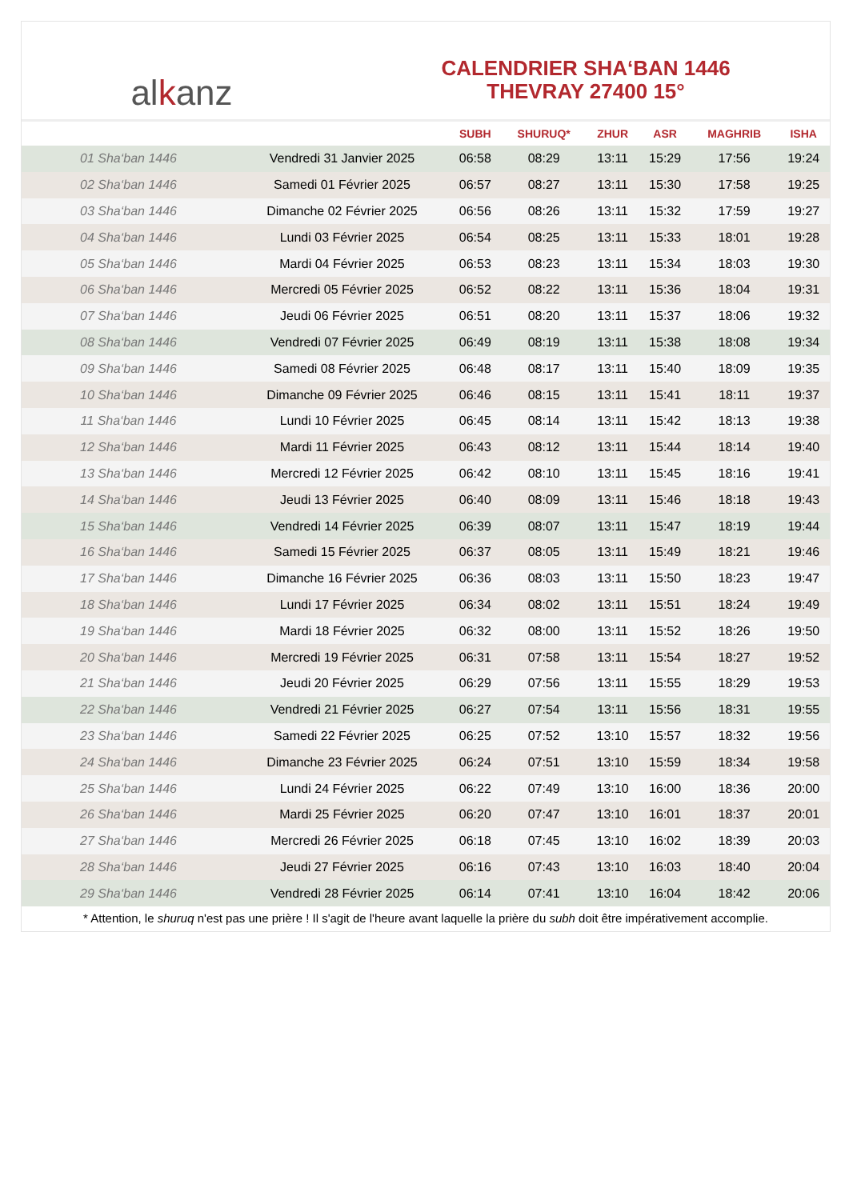alkanz
CALENDRIER SHA‘BAN 1446
THEVRAY 27400 15°
| | | SUBH | SHURUQ* | ZHUR | ASR | MAGHRIB | ISHA |
| --- | --- | --- | --- | --- | --- | --- | --- |
| 01 Sha‘ban 1446 | Vendredi 31 Janvier 2025 | 06:58 | 08:29 | 13:11 | 15:29 | 17:56 | 19:24 |
| 02 Sha‘ban 1446 | Samedi 01 Février 2025 | 06:57 | 08:27 | 13:11 | 15:30 | 17:58 | 19:25 |
| 03 Sha‘ban 1446 | Dimanche 02 Février 2025 | 06:56 | 08:26 | 13:11 | 15:32 | 17:59 | 19:27 |
| 04 Sha‘ban 1446 | Lundi 03 Février 2025 | 06:54 | 08:25 | 13:11 | 15:33 | 18:01 | 19:28 |
| 05 Sha‘ban 1446 | Mardi 04 Février 2025 | 06:53 | 08:23 | 13:11 | 15:34 | 18:03 | 19:30 |
| 06 Sha‘ban 1446 | Mercredi 05 Février 2025 | 06:52 | 08:22 | 13:11 | 15:36 | 18:04 | 19:31 |
| 07 Sha‘ban 1446 | Jeudi 06 Février 2025 | 06:51 | 08:20 | 13:11 | 15:37 | 18:06 | 19:32 |
| 08 Sha‘ban 1446 | Vendredi 07 Février 2025 | 06:49 | 08:19 | 13:11 | 15:38 | 18:08 | 19:34 |
| 09 Sha‘ban 1446 | Samedi 08 Février 2025 | 06:48 | 08:17 | 13:11 | 15:40 | 18:09 | 19:35 |
| 10 Sha‘ban 1446 | Dimanche 09 Février 2025 | 06:46 | 08:15 | 13:11 | 15:41 | 18:11 | 19:37 |
| 11 Sha‘ban 1446 | Lundi 10 Février 2025 | 06:45 | 08:14 | 13:11 | 15:42 | 18:13 | 19:38 |
| 12 Sha‘ban 1446 | Mardi 11 Février 2025 | 06:43 | 08:12 | 13:11 | 15:44 | 18:14 | 19:40 |
| 13 Sha‘ban 1446 | Mercredi 12 Février 2025 | 06:42 | 08:10 | 13:11 | 15:45 | 18:16 | 19:41 |
| 14 Sha‘ban 1446 | Jeudi 13 Février 2025 | 06:40 | 08:09 | 13:11 | 15:46 | 18:18 | 19:43 |
| 15 Sha‘ban 1446 | Vendredi 14 Février 2025 | 06:39 | 08:07 | 13:11 | 15:47 | 18:19 | 19:44 |
| 16 Sha‘ban 1446 | Samedi 15 Février 2025 | 06:37 | 08:05 | 13:11 | 15:49 | 18:21 | 19:46 |
| 17 Sha‘ban 1446 | Dimanche 16 Février 2025 | 06:36 | 08:03 | 13:11 | 15:50 | 18:23 | 19:47 |
| 18 Sha‘ban 1446 | Lundi 17 Février 2025 | 06:34 | 08:02 | 13:11 | 15:51 | 18:24 | 19:49 |
| 19 Sha‘ban 1446 | Mardi 18 Février 2025 | 06:32 | 08:00 | 13:11 | 15:52 | 18:26 | 19:50 |
| 20 Sha‘ban 1446 | Mercredi 19 Février 2025 | 06:31 | 07:58 | 13:11 | 15:54 | 18:27 | 19:52 |
| 21 Sha‘ban 1446 | Jeudi 20 Février 2025 | 06:29 | 07:56 | 13:11 | 15:55 | 18:29 | 19:53 |
| 22 Sha‘ban 1446 | Vendredi 21 Février 2025 | 06:27 | 07:54 | 13:11 | 15:56 | 18:31 | 19:55 |
| 23 Sha‘ban 1446 | Samedi 22 Février 2025 | 06:25 | 07:52 | 13:10 | 15:57 | 18:32 | 19:56 |
| 24 Sha‘ban 1446 | Dimanche 23 Février 2025 | 06:24 | 07:51 | 13:10 | 15:59 | 18:34 | 19:58 |
| 25 Sha‘ban 1446 | Lundi 24 Février 2025 | 06:22 | 07:49 | 13:10 | 16:00 | 18:36 | 20:00 |
| 26 Sha‘ban 1446 | Mardi 25 Février 2025 | 06:20 | 07:47 | 13:10 | 16:01 | 18:37 | 20:01 |
| 27 Sha‘ban 1446 | Mercredi 26 Février 2025 | 06:18 | 07:45 | 13:10 | 16:02 | 18:39 | 20:03 |
| 28 Sha‘ban 1446 | Jeudi 27 Février 2025 | 06:16 | 07:43 | 13:10 | 16:03 | 18:40 | 20:04 |
| 29 Sha‘ban 1446 | Vendredi 28 Février 2025 | 06:14 | 07:41 | 13:10 | 16:04 | 18:42 | 20:06 |
* Attention, le shuruq n'est pas une prière ! Il s'agit de l'heure avant laquelle la prière du subh doit être impérativement accomplie.